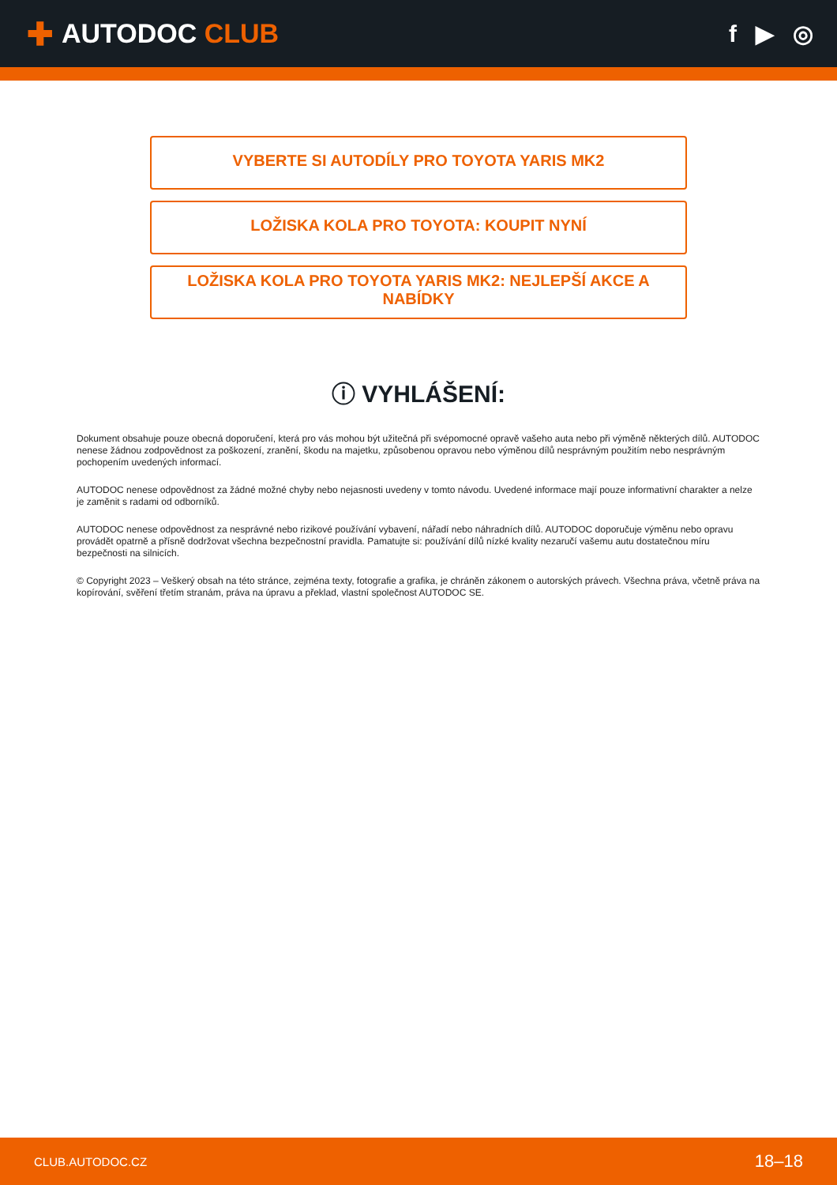✚ AUTODOC CLUB f ▶ ◎
VYBERTE SI AUTODÍLY PRO TOYOTA YARIS MK2
LOŽISKA KOLA PRO TOYOTA: KOUPIT NYNÍ
LOŽISKA KOLA PRO TOYOTA YARIS MK2: NEJLEPŠÍ AKCE A NABÍDKY
ⓘ VYHLÁŠENÍ:
Dokument obsahuje pouze obecná doporučení, která pro vás mohou být užitečná při svépomocné opravě vašeho auta nebo při výměně některých dílů. AUTODOC nenese žádnou zodpovědnost za poškození, zranění, škodu na majetku, způsobenou opravou nebo výměnou dílů nesprávným použitím nebo nesprávným pochopením uvedených informací.
AUTODOC nenese odpovědnost za žádné možné chyby nebo nejasnosti uvedeny v tomto návodu. Uvedené informace mají pouze informativní charakter a nelze je zaměnit s radami od odborníků.
AUTODOC nenese odpovědnost za nesprávné nebo rizikové používání vybavení, nářadí nebo náhradních dílů. AUTODOC doporučuje výměnu nebo opravu provádět opatrně a přísně dodržovat všechna bezpečnostní pravidla. Pamatujte si: používání dílů nízké kvality nezaručí vašemu autu dostatečnou míru bezpečnosti na silnicích.
© Copyright 2023 – Veškerý obsah na této stránce, zejména texty, fotografie a grafika, je chráněn zákonem o autorských právech. Všechna práva, včetně práva na kopírování, svěření třetím stranám, práva na úpravu a překlad, vlastní společnost AUTODOC SE.
CLUB.AUTODOC.CZ 18–18